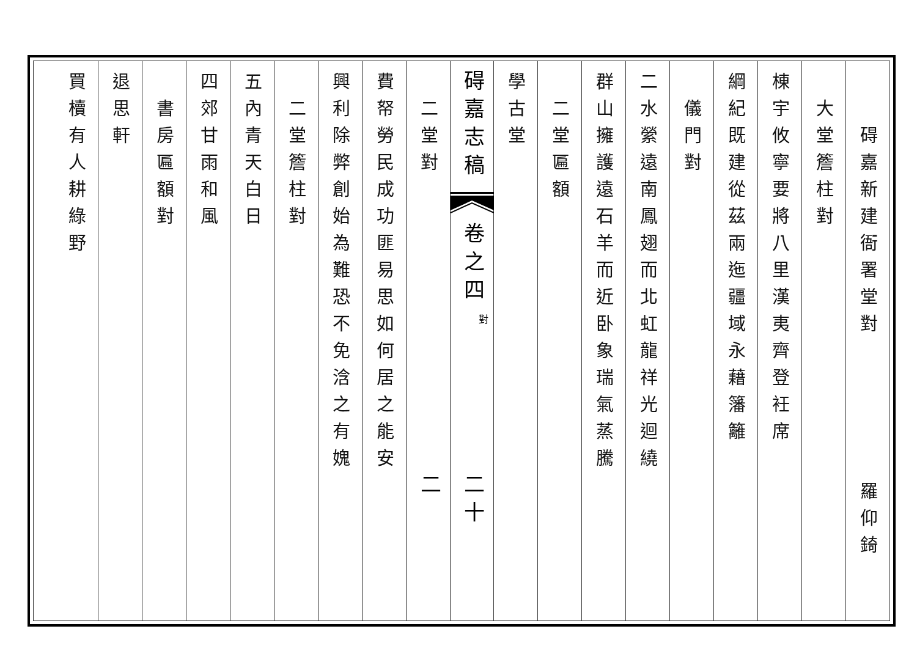碍嘉新建衙署堂對羅仰錡
大堂簷柱對
棟宇攸寧要將八里漢夷齊登衽席
綱紀既建從茲兩迤疆域永藉籓籬
儀門對
二水縈遠南鳳翅而北虹龍祥光迴繞
群山擁護遠石羊而近卧象瑞氣蒸騰
二堂匾額
學古堂
碍嘉志稿
卷之四
對
二十二
二堂對
費帑勞民成功匪易思如何居之能安
興利除弊創始為難恐不免浛之有媿
二堂簷柱對
五內青天白日
四郊甘雨和風
書房匾額對
退思軒
買櫝有人耕綠野